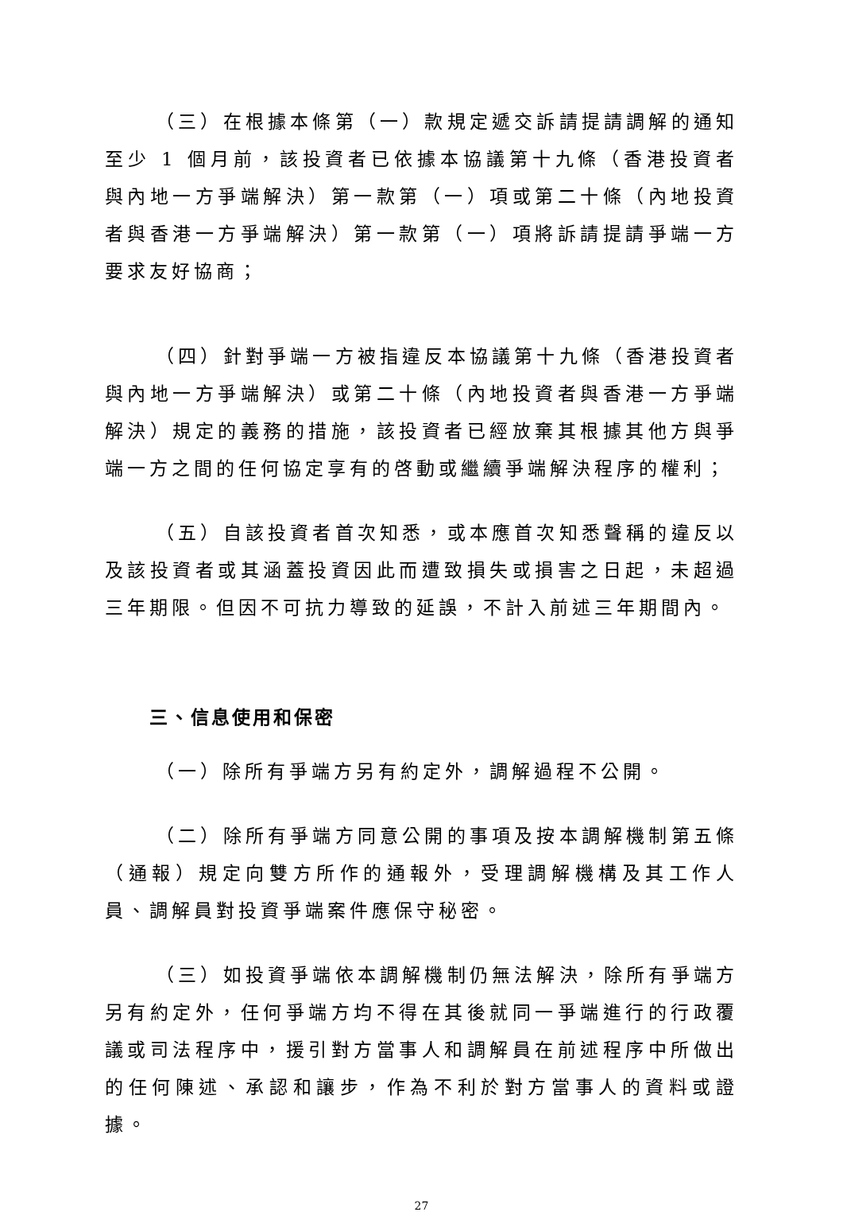（三）在根據本條第（一）款規定遞交訴請提請調解的通知至少 1 個月前，該投資者已依據本協議第十九條（香港投資者與內地一方爭端解決）第一款第（一）項或第二十條（內地投資者與香港一方爭端解決）第一款第（一）項將訴請提請爭端一方要求友好協商；
（四）針對爭端一方被指違反本協議第十九條（香港投資者與內地一方爭端解決）或第二十條（內地投資者與香港一方爭端解決）規定的義務的措施，該投資者已經放棄其根據其他方與爭端一方之間的任何協定享有的啓動或繼續爭端解決程序的權利；
（五）自該投資者首次知悉，或本應首次知悉聲稱的違反以及該投資者或其涵蓋投資因此而遭致損失或損害之日起，未超過三年期限。但因不可抗力導致的延誤，不計入前述三年期間內。
三、信息使用和保密
（一）除所有爭端方另有約定外，調解過程不公開。
（二）除所有爭端方同意公開的事項及按本調解機制第五條（通報）規定向雙方所作的通報外，受理調解機構及其工作人員、調解員對投資爭端案件應保守秘密。
（三）如投資爭端依本調解機制仍無法解決，除所有爭端方另有約定外，任何爭端方均不得在其後就同一爭端進行的行政覆議或司法程序中，援引對方當事人和調解員在前述程序中所做出的任何陳述、承認和讓步，作為不利於對方當事人的資料或證據。
27